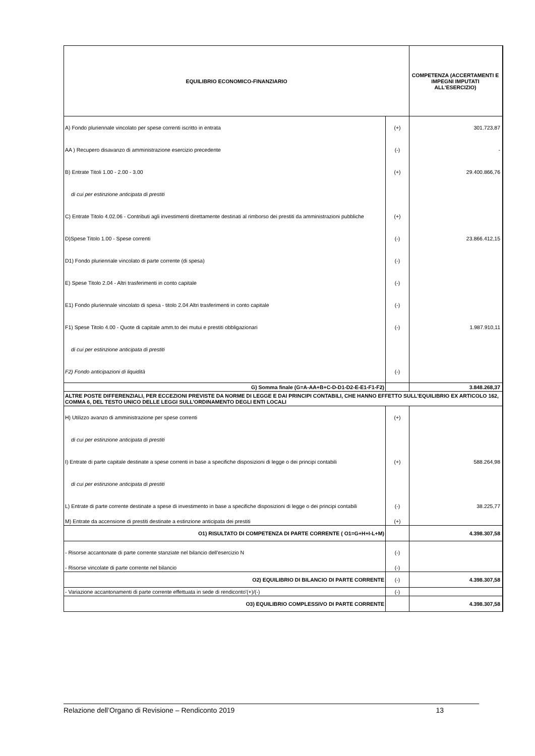| EQUILIBRIO ECONOMICO-FINANZIARIO | | COMPETENZA (ACCERTAMENTI E IMPEGNI IMPUTATI ALL'ESERCIZIO) |
| --- | --- | --- |
| A) Fondo pluriennale vincolato per spese correnti iscritto in entrata | (+) | 301.723,87 |
| AA ) Recupero disavanzo di amministrazione esercizio precedente | (-) | - |
| B) Entrate Titoli 1.00 - 2.00 - 3.00 | (+) | 29.400.866,76 |
| di cui per estinzione anticipata di prestiti | | |
| C) Entrate Titolo 4.02.06 - Contributi agli investimenti direttamente destinati al rimborso dei prestiti da amministrazioni pubbliche | (+) | |
| D)Spese Titolo 1.00 - Spese correnti | (-) | 23.866.412,15 |
| D1) Fondo pluriennale vincolato di parte corrente (di spesa) | (-) | |
| E) Spese Titolo 2.04 - Altri trasferimenti in conto capitale | (-) | |
| E1) Fondo pluriennale vincolato di spesa - titolo 2.04 Altri trasferimenti in conto capitale | (-) | |
| F1) Spese Titolo 4.00 - Quote di capitale amm.to dei mutui e prestiti obbligazionari | (-) | 1.987.910,11 |
| di cui per estinzione anticipata di prestiti | | |
| F2) Fondo anticipazioni di liquidità | (-) | |
| G) Somma finale (G=A-AA+B+C-D-D1-D2-E-E1-F1-F2) | | 3.848.268,37 |
| ALTRE POSTE DIFFERENZIALI, PER ECCEZIONI PREVISTE DA NORME DI LEGGE E DAI PRINCIPI CONTABILI, CHE HANNO EFFETTO SULL'EQUILIBRIO EX ARTICOLO 162, COMMA 6, DEL TESTO UNICO DELLE LEGGI SULL'ORDINAMENTO DEGLI ENTI LOCALI | | |
| H) Utilizzo avanzo di amministrazione per spese correnti | (+) | |
| di cui per estinzione anticipata di prestiti | | |
| I) Entrate di parte capitale destinate a spese correnti in base a specifiche disposizioni di legge o dei principi contabili | (+) | 588.264,98 |
| di cui per estinzione anticipata di prestiti | | |
| L) Entrate di parte corrente destinate a spese di investimento in base a specifiche disposizioni di legge o dei principi contabili | (-) | 38.225,77 |
| M) Entrate da accensione di prestiti destinate a estinzione anticipata dei prestiti | (+) | |
| O1) RISULTATO DI COMPETENZA DI PARTE CORRENTE ( O1=G+H+I-L+M) | | 4.398.307,58 |
| - Risorse accantonate di parte corrente stanziate nel bilancio dell'esercizio N | (-) | |
| - Risorse vincolate di parte corrente nel bilancio | (-) | |
| O2) EQUILIBRIO DI BILANCIO DI PARTE CORRENTE | (-) | 4.398.307,58 |
| - Variazione accantonamenti di parte corrente effettuata in sede di rendiconto'(+)/(-) | (-) | |
| O3) EQUILIBRIO COMPLESSIVO DI PARTE CORRENTE | | 4.398.307,58 |
Relazione dell’Organo di Revisione – Rendiconto 2019 13